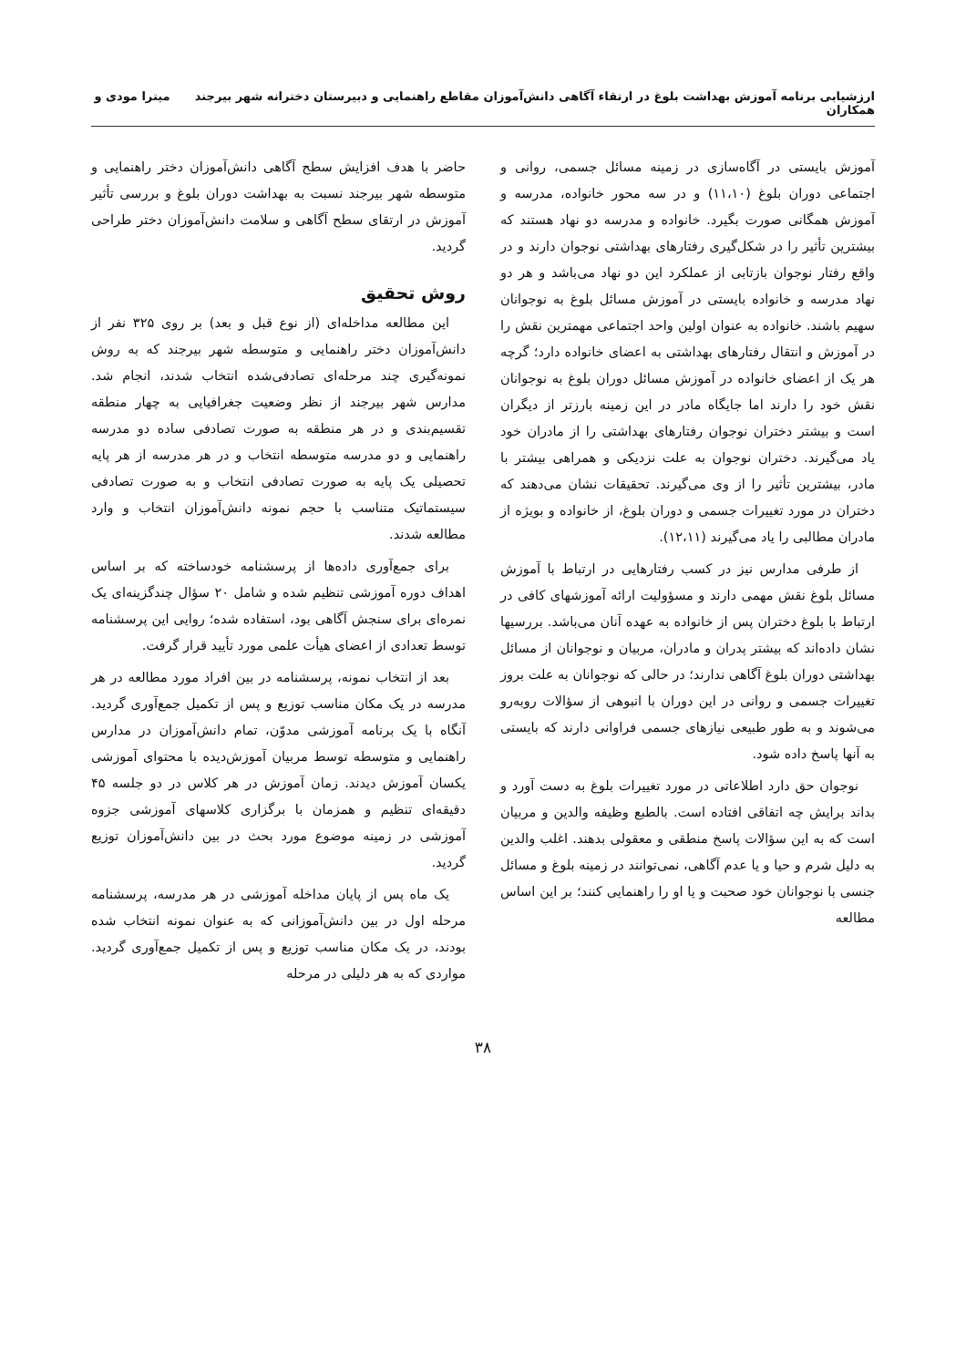ارزشیابی برنامه آموزش بهداشت بلوغ در ارتقاء آگاهی دانش‌آموزان مقاطع راهنمایی و دبیرستان دخترانه شهر بیرجند میترا مودی و همکاران
آموزش بایستی در آگاه‌سازی در زمینه مسائل جسمی، روانی و اجتماعی دوران بلوغ (۱۱،۱۰) و در سه محور خانواده، مدرسه و آموزش همگانی صورت بگیرد. خانواده و مدرسه دو نهاد هستند که بیشترین تأثیر را در شکل‌گیری رفتارهای بهداشتی نوجوان دارند و در واقع رفتار نوجوان بازتابی از عملکرد این دو نهاد می‌باشد و هر دو نهاد مدرسه و خانواده بایستی در آموزش مسائل بلوغ به نوجوانان سهیم باشند. خانواده به عنوان اولین واحد اجتماعی مهمترین نقش را در آموزش و انتقال رفتارهای بهداشتی به اعضای خانواده دارد؛ گرچه هر یک از اعضای خانواده در آموزش مسائل دوران بلوغ به نوجوانان نقش خود را دارند اما جایگاه مادر در این زمینه بارزتر از دیگران است و بیشتر دختران نوجوان رفتارهای بهداشتی را از مادران خود یاد می‌گیرند. دختران نوجوان به علت نزدیکی و همراهی بیشتر با مادر، بیشترین تأثیر را از وی می‌گیرند. تحقیقات نشان می‌دهند که دختران در مورد تغییرات جسمی و دوران بلوغ، از خانواده و بویژه از مادران مطالبی را یاد می‌گیرند (۱۲،۱۱).
از طرفی مدارس نیز در کسب رفتارهایی در ارتباط با آموزش مسائل بلوغ نقش مهمی دارند و مسؤولیت ارائه آموزشهای کافی در ارتباط با بلوغ دختران پس از خانواده به عهده آنان می‌باشد. بررسیها نشان داده‌اند که بیشتر پدران و مادران، مربیان و نوجوانان از مسائل بهداشتی دوران بلوغ آگاهی ندارند؛ در حالی که نوجوانان به علت بروز تغییرات جسمی و روانی در این دوران با انبوهی از سؤالات روبه‌رو می‌شوند و به طور طبیعی نیازهای جسمی فراوانی دارند که بایستی به آنها پاسخ داده شود.
نوجوان حق دارد اطلاعاتی در مورد تغییرات بلوغ به دست آورد و بداند برایش چه اتفاقی افتاده است. بالطبع وظیفه والدین و مربیان است که به این سؤالات پاسخ منطقی و معقولی بدهند. اغلب والدین به دلیل شرم و حیا و یا عدم آگاهی، نمی‌توانند در زمینه بلوغ و مسائل جنسی با نوجوانان خود صحبت و یا او را راهنمایی کنند؛ بر این اساس مطالعه
حاضر با هدف افزایش سطح آگاهی دانش‌آموزان دختر راهنمایی و متوسطه شهر بیرجند نسبت به بهداشت دوران بلوغ و بررسی تأثیر آموزش در ارتقای سطح آگاهی و سلامت دانش‌آموزان دختر طراحی گردید.
روش تحقیق
این مطالعه مداخله‌ای (از نوع قبل و بعد) بر روی ۳۲۵ نفر از دانش‌آموزان دختر راهنمایی و متوسطه شهر بیرجند که به روش نمونه‌گیری چند مرحله‌ای تصادفی‌شده انتخاب شدند، انجام شد. مدارس شهر بیرجند از نظر وضعیت جغرافیایی به چهار منطقه تقسیم‌بندی و در هر منطقه به صورت تصادفی ساده دو مدرسه راهنمایی و دو مدرسه متوسطه انتخاب و در هر مدرسه از هر پایه تحصیلی یک پایه به صورت تصادفی انتخاب و به صورت تصادفی سیستماتیک متناسب با حجم نمونه دانش‌آموزان انتخاب و وارد مطالعه شدند.
برای جمع‌آوری داده‌ها از پرسشنامه خودساخته که بر اساس اهداف دوره آموزشی تنظیم شده و شامل ۲۰ سؤال چندگزینه‌ای یک نمره‌ای برای سنجش آگاهی بود، استفاده شده؛ روایی این پرسشنامه توسط تعدادی از اعضای هیأت علمی مورد تأیید قرار گرفت.
بعد از انتخاب نمونه، پرسشنامه در بین افراد مورد مطالعه در هر مدرسه در یک مکان مناسب توزیع و پس از تکمیل جمع‌آوری گردید. آنگاه با یک برنامه آموزشی مدوّن، تمام دانش‌آموزان در مدارس راهنمایی و متوسطه توسط مربیان آموزش‌دیده با محتوای آموزشی یکسان آموزش دیدند. زمان آموزش در هر کلاس در دو جلسه ۴۵ دقیقه‌ای تنظیم و همزمان با برگزاری کلاسهای آموزشی جزوه آموزشی در زمینه موضوع مورد بحث در بین دانش‌آموزان توزیع گردید.
یک ماه پس از پایان مداخله آموزشی در هر مدرسه، پرسشنامه مرحله اول در بین دانش‌آموزانی که به عنوان نمونه انتخاب شده بودند، در یک مکان مناسب توزیع و پس از تکمیل جمع‌آوری گردید. مواردی که به هر دلیلی در مرحله
۳۸